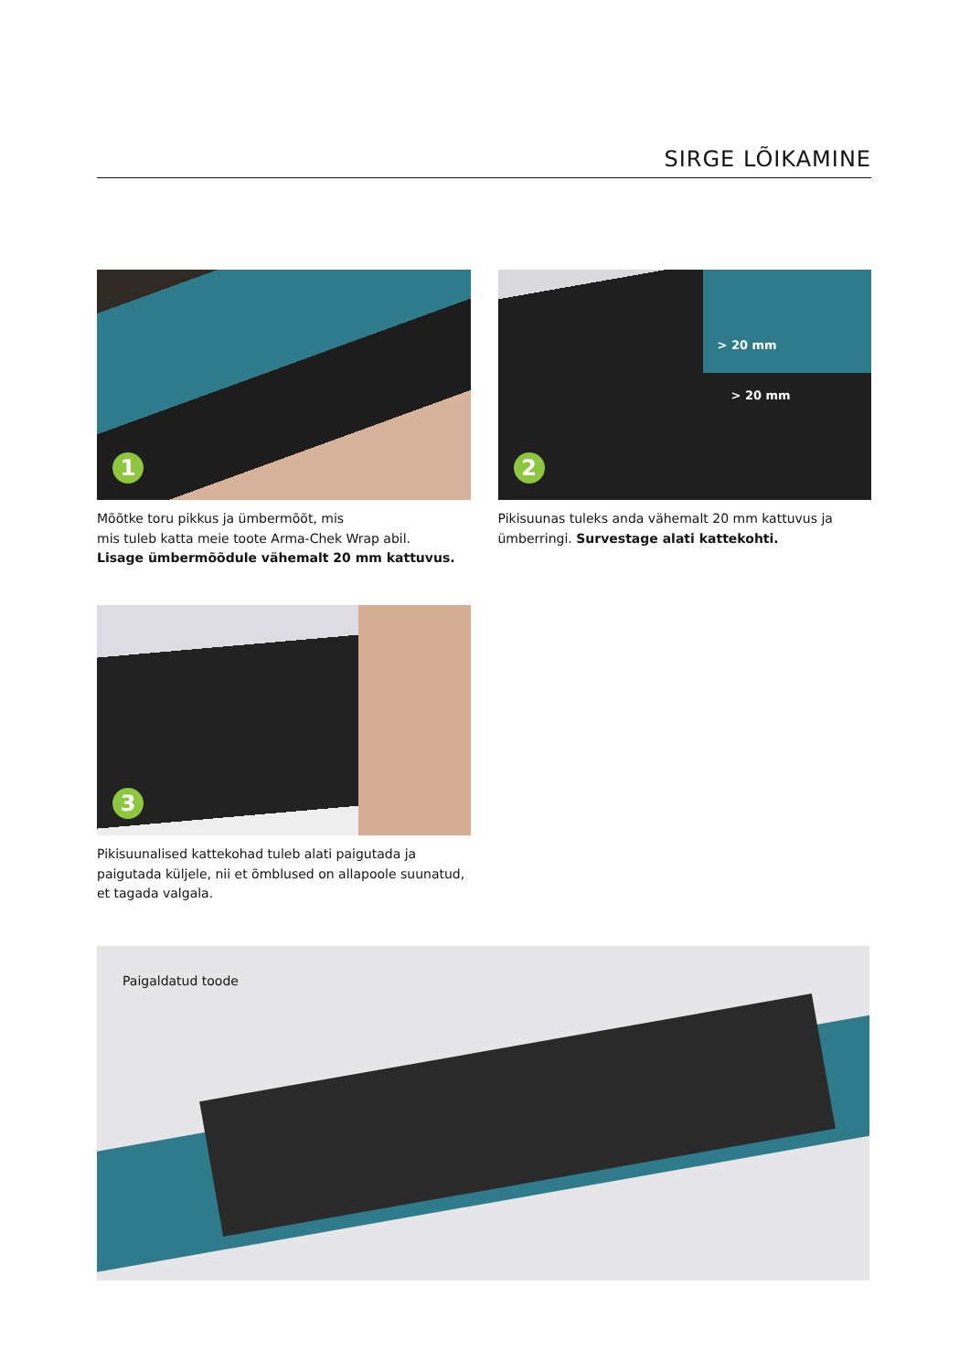SIRGE LÕIKAMINE
1
Mõõtke toru pikkus ja ümbermõõt, mis
mis tuleb katta meie toote Arma-Chek Wrap abil.
Lisage ümbermõõdule vähemalt 20 mm kattuvus.
> 20 mm
> 20 mm
2
Pikisuunas tuleks anda vähemalt 20 mm kattuvus ja ümberringi. Survestage alati kattekohti.
3
Pikisuunalised kattekohad tuleb alati paigutada ja paigutada küljele, nii et õmblused on allapoole suunatud, et tagada valgala.
Paigaldatud toode